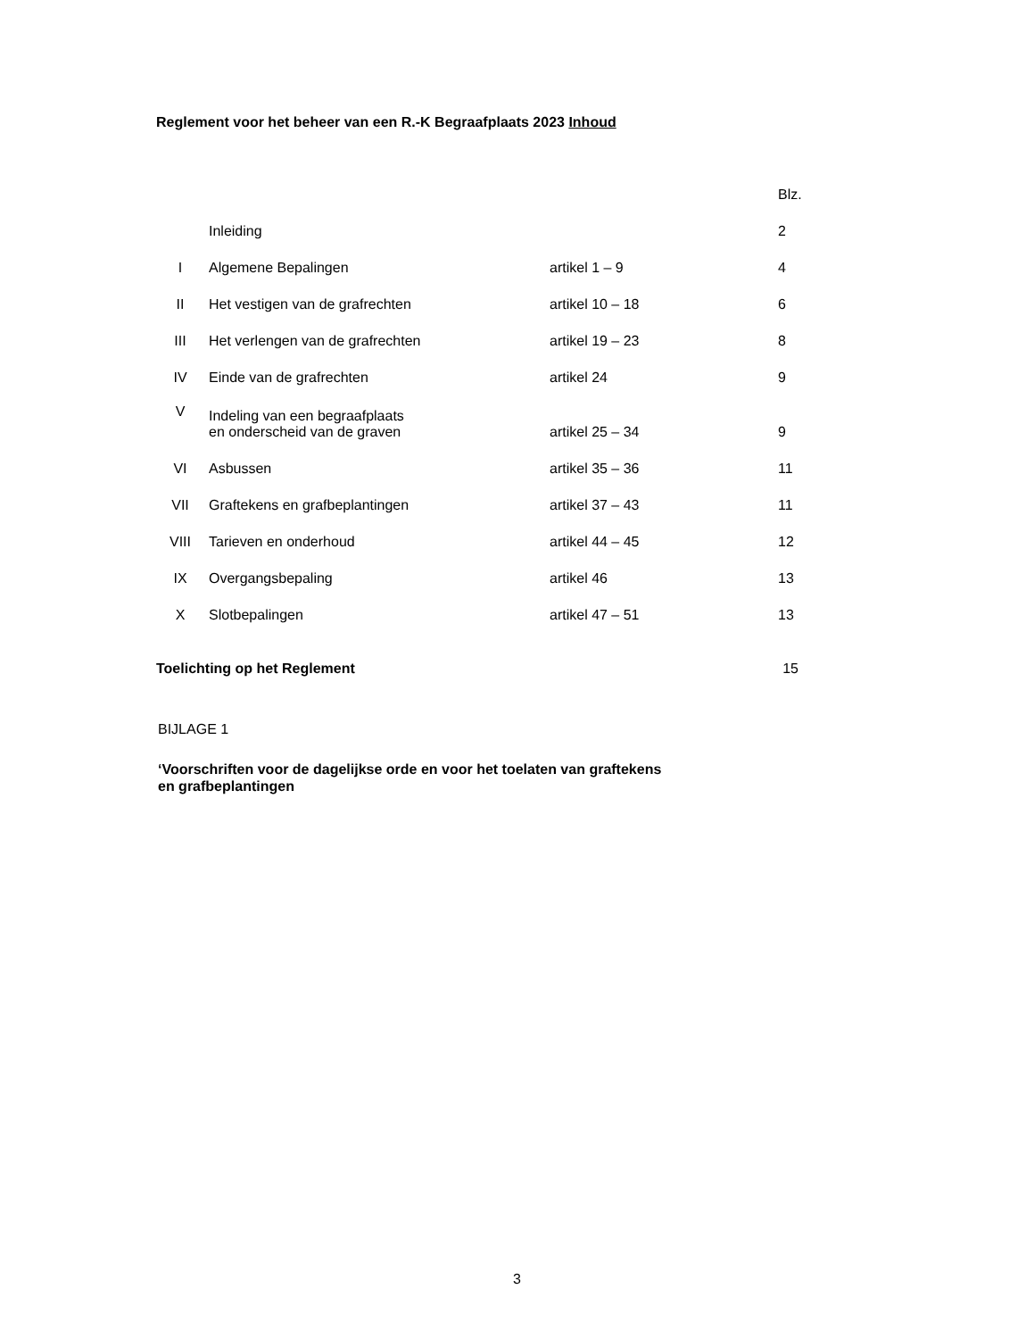Reglement voor het beheer van een R.-K Begraafplaats 2023 Inhoud
| | | | Blz. |
| | Inleiding | | 2 |
| I | Algemene Bepalingen | artikel 1 – 9 | 4 |
| II | Het vestigen van de grafrechten | artikel 10 – 18 | 6 |
| III | Het verlengen van de grafrechten | artikel 19 – 23 | 8 |
| IV | Einde van de grafrechten | artikel 24 | 9 |
| V | Indeling van een begraafplaats en onderscheid van de graven | artikel 25 – 34 | 9 |
| VI | Asbussen | artikel 35 – 36 | 11 |
| VII | Graftekens en grafbeplantingen | artikel 37 – 43 | 11 |
| VIII | Tarieven en onderhoud | artikel 44 – 45 | 12 |
| IX | Overgangsbepaling | artikel 46 | 13 |
| X | Slotbepalingen | artikel 47 – 51 | 13 |
Toelichting op het Reglement 15
BIJLAGE 1
‘Voorschriften voor de dagelijkse orde en voor het toelaten van graftekens
en grafbeplantingen
3